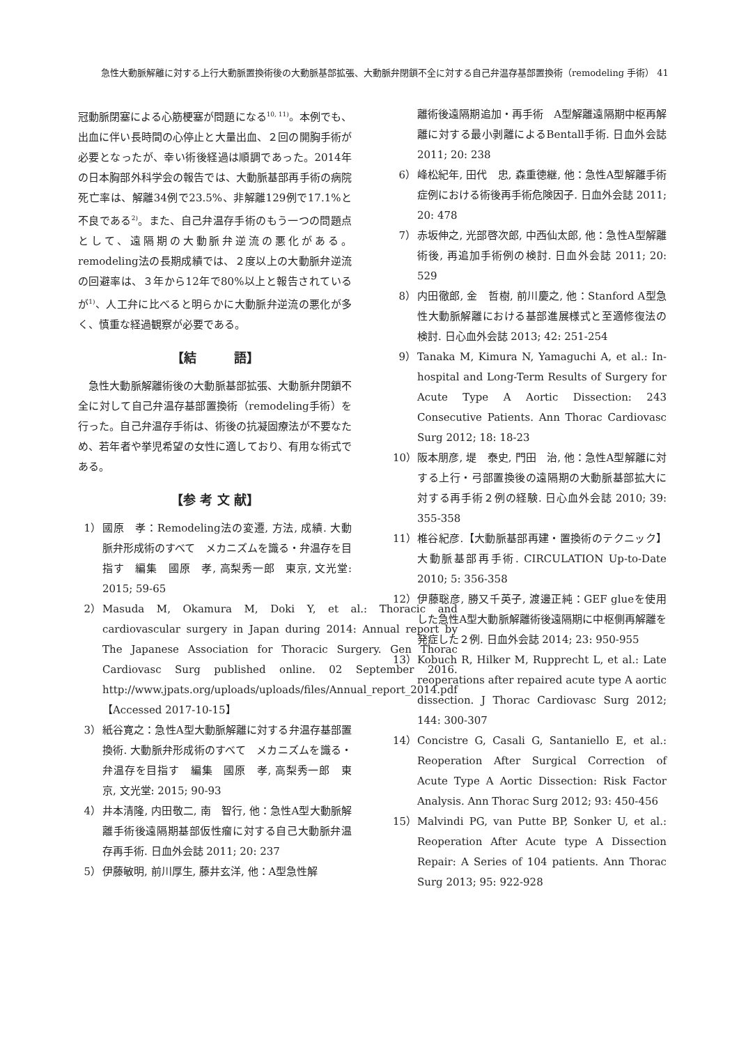急性大動脈解離に対する上行大動脈置換術後の大動脈基部拡張、大動脈弁閉鎖不全に対する自己弁温存基部置換術（remodeling 手術） 41
冠動脈閉塞による心筋梗塞が問題になる<sup>10, 11)</sup>。本例でも、出血に伴い長時間の心停止と大量出血、２回の開胸手術が必要となったが、幸い術後経過は順調であった。2014年の日本胸部外科学会の報告では、大動脈基部再手術の病院死亡率は、解離34例で23.5%、非解離129例で17.1%と不良である<sup>2)</sup>。また、自己弁温存手術のもう一つの問題点として、遠隔期の大動脈弁逆流の悪化がある。remodeling法の長期成績では、２度以上の大動脈弁逆流の回避率は、３年から12年で80%以上と報告されているが<sup>1)</sup>、人工弁に比べると明らかに大動脈弁逆流の悪化が多く、慎重な経過観察が必要である。
【結　　　語】
　急性大動脈解離術後の大動脈基部拡張、大動脈弁閉鎖不全に対して自己弁温存基部置換術（remodeling手術）を行った。自己弁温存手術は、術後の抗凝固療法が不要なため、若年者や挙児希望の女性に適しており、有用な術式である。
【参 考 文 献】
1） 國原　孝：Remodeling法の変遷, 方法, 成績. 大動脈弁形成術のすべて　メカニズムを識る・弁温存を目指す　編集　國原　孝, 高梨秀一郎　東京, 文光堂: 2015; 59-65
2） Masuda M, Okamura M, Doki Y, et al.: Thoracic and cardiovascular surgery in Japan during 2014: Annual report by The Japanese Association for Thoracic Surgery. Gen Thorac Cardiovasc Surg published online. 02 September 2016. http://www.jpats.org/uploads/uploads/files/Annual_report_2014.pdf【Accessed 2017-10-15】
3） 紙谷寛之：急性A型大動脈解離に対する弁温存基部置換術. 大動脈弁形成術のすべて　メカニズムを識る・弁温存を目指す　編集　國原　孝, 高梨秀一郎　東京, 文光堂: 2015; 90-93
4） 井本清隆, 内田敬二, 南　智行, 他：急性A型大動脈解離手術後遠隔期基部仮性瘤に対する自己大動脈弁温存再手術. 日血外会誌 2011; 20: 237
5） 伊藤敏明, 前川厚生, 藤井玄洋, 他：A型急性解
離術後遠隔期追加・再手術　A型解離遠隔期中枢再解離に対する最小剥離によるBentall手術. 日血外会誌 2011; 20: 238
6） 峰松紀年, 田代　忠, 森重徳継, 他：急性A型解離手術症例における術後再手術危険因子. 日血外会誌 2011; 20: 478
7） 赤坂伸之, 光部啓次郎, 中西仙太郎, 他：急性A型解離術後, 再追加手術例の検討. 日血外会誌 2011; 20: 529
8） 内田徹郎, 金　哲樹, 前川慶之, 他：Stanford A型急性大動脈解離における基部進展様式と至適修復法の検討. 日心血外会誌 2013; 42: 251-254
9） Tanaka M, Kimura N, Yamaguchi A, et al.: In-hospital and Long-Term Results of Surgery for Acute Type A Aortic Dissection: 243 Consecutive Patients. Ann Thorac Cardiovasc Surg 2012; 18: 18-23
10） 阪本朋彦, 堤　泰史, 門田　治, 他：急性A型解離に対する上行・弓部置換後の遠隔期の大動脈基部拡大に対する再手術２例の経験. 日心血外会誌 2010; 39: 355-358
11） 椎谷紀彦.【大動脈基部再建・置換術のテクニック】 大動脈基部再手術. CIRCULATION Up-to-Date 2010; 5: 356-358
12） 伊藤聡彦, 勝又千英子, 渡邊正純：GEF glueを使用した急性A型大動脈解離術後遠隔期に中枢側再解離を発症した２例. 日血外会誌 2014; 23: 950-955
13） Kobuch R, Hilker M, Rupprecht L, et al.: Late reoperations after repaired acute type A aortic dissection. J Thorac Cardiovasc Surg 2012; 144: 300-307
14） Concistre G, Casali G, Santaniello E, et al.: Reoperation After Surgical Correction of Acute Type A Aortic Dissection: Risk Factor Analysis. Ann Thorac Surg 2012; 93: 450-456
15） Malvindi PG, van Putte BP, Sonker U, et al.: Reoperation After Acute type A Dissection Repair: A Series of 104 patients. Ann Thorac Surg 2013; 95: 922-928